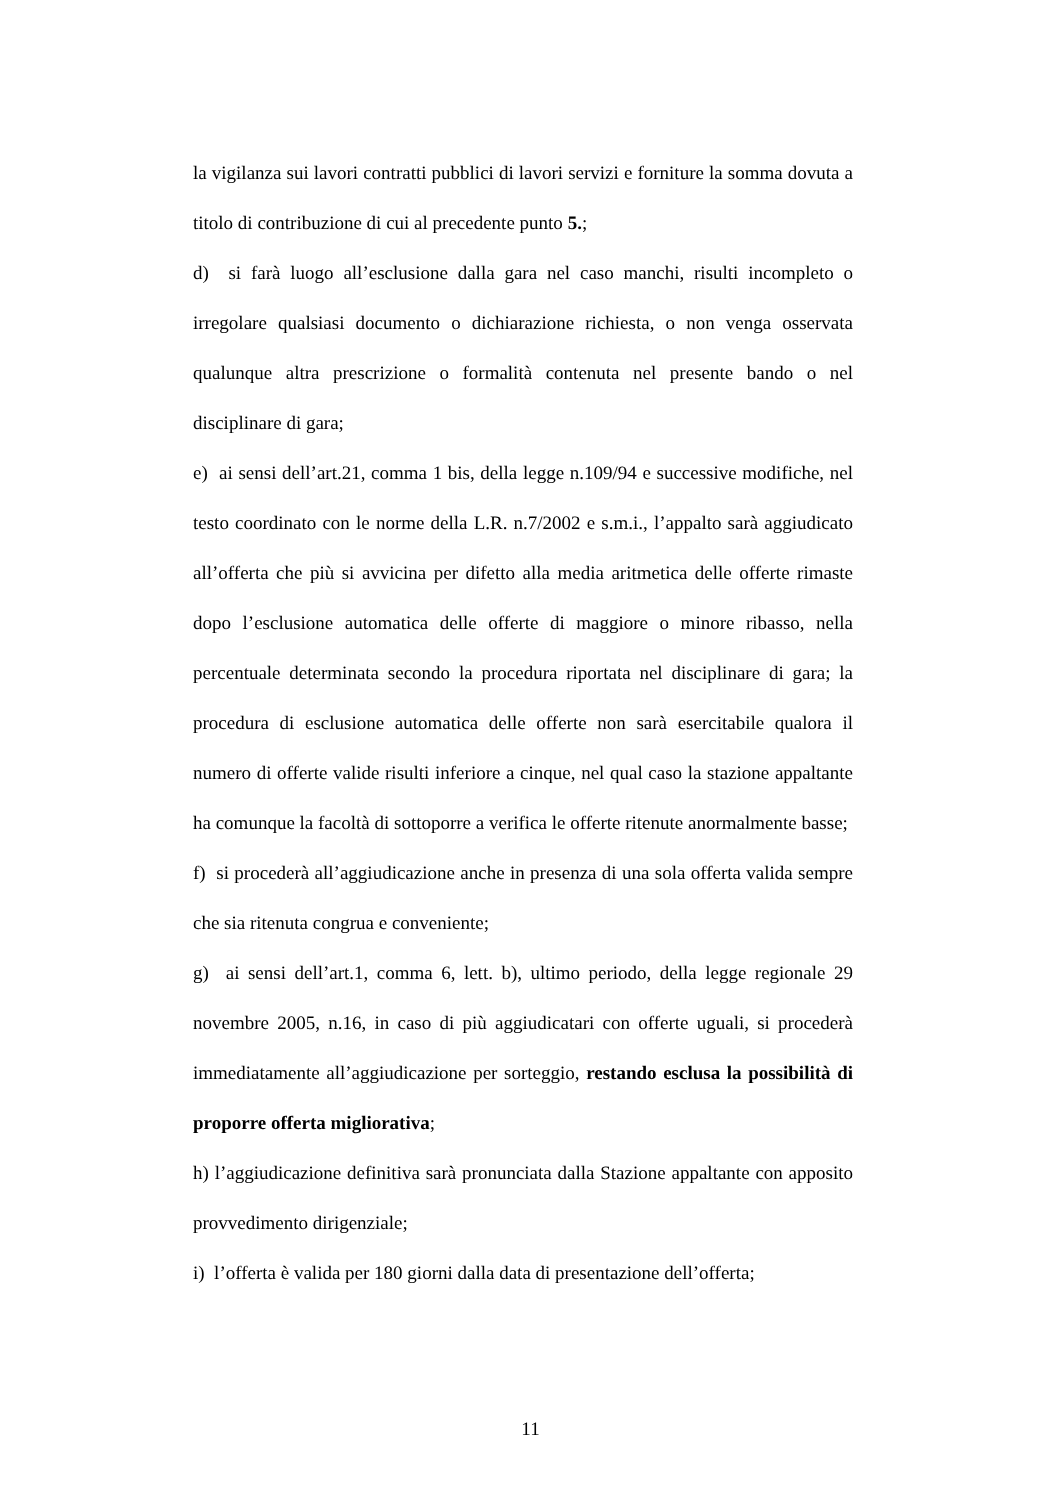la vigilanza sui lavori contratti pubblici di lavori servizi e forniture la somma dovuta a titolo di contribuzione di cui al precedente punto 5.;
d) si farà luogo all’esclusione dalla gara nel caso manchi, risulti incompleto o irregolare qualsiasi documento o dichiarazione richiesta, o non venga osservata qualunque altra prescrizione o formalità contenuta nel presente bando o nel disciplinare di gara;
e) ai sensi dell’art.21, comma 1 bis, della legge n.109/94 e successive modifiche, nel testo coordinato con le norme della L.R. n.7/2002 e s.m.i., l’appalto sarà aggiudicato all’offerta che più si avvicina per difetto alla media aritmetica delle offerte rimaste dopo l’esclusione automatica delle offerte di maggiore o minore ribasso, nella percentuale determinata secondo la procedura riportata nel disciplinare di gara; la procedura di esclusione automatica delle offerte non sarà esercitabile qualora il numero di offerte valide risulti inferiore a cinque, nel qual caso la stazione appaltante ha comunque la facoltà di sottoporre a verifica le offerte ritenute anormalmente basse;
f) si procederà all’aggiudicazione anche in presenza di una sola offerta valida sempre che sia ritenuta congrua e conveniente;
g) ai sensi dell’art.1, comma 6, lett. b), ultimo periodo, della legge regionale 29 novembre 2005, n.16, in caso di più aggiudicatari con offerte uguali, si procederà immediatamente all’aggiudicazione per sorteggio, restando esclusa la possibilità di proporre offerta migliorativa;
h) l’aggiudicazione definitiva sarà pronunciata dalla Stazione appaltante con apposito provvedimento dirigenziale;
i) l’offerta è valida per 180 giorni dalla data di presentazione dell’offerta;
11